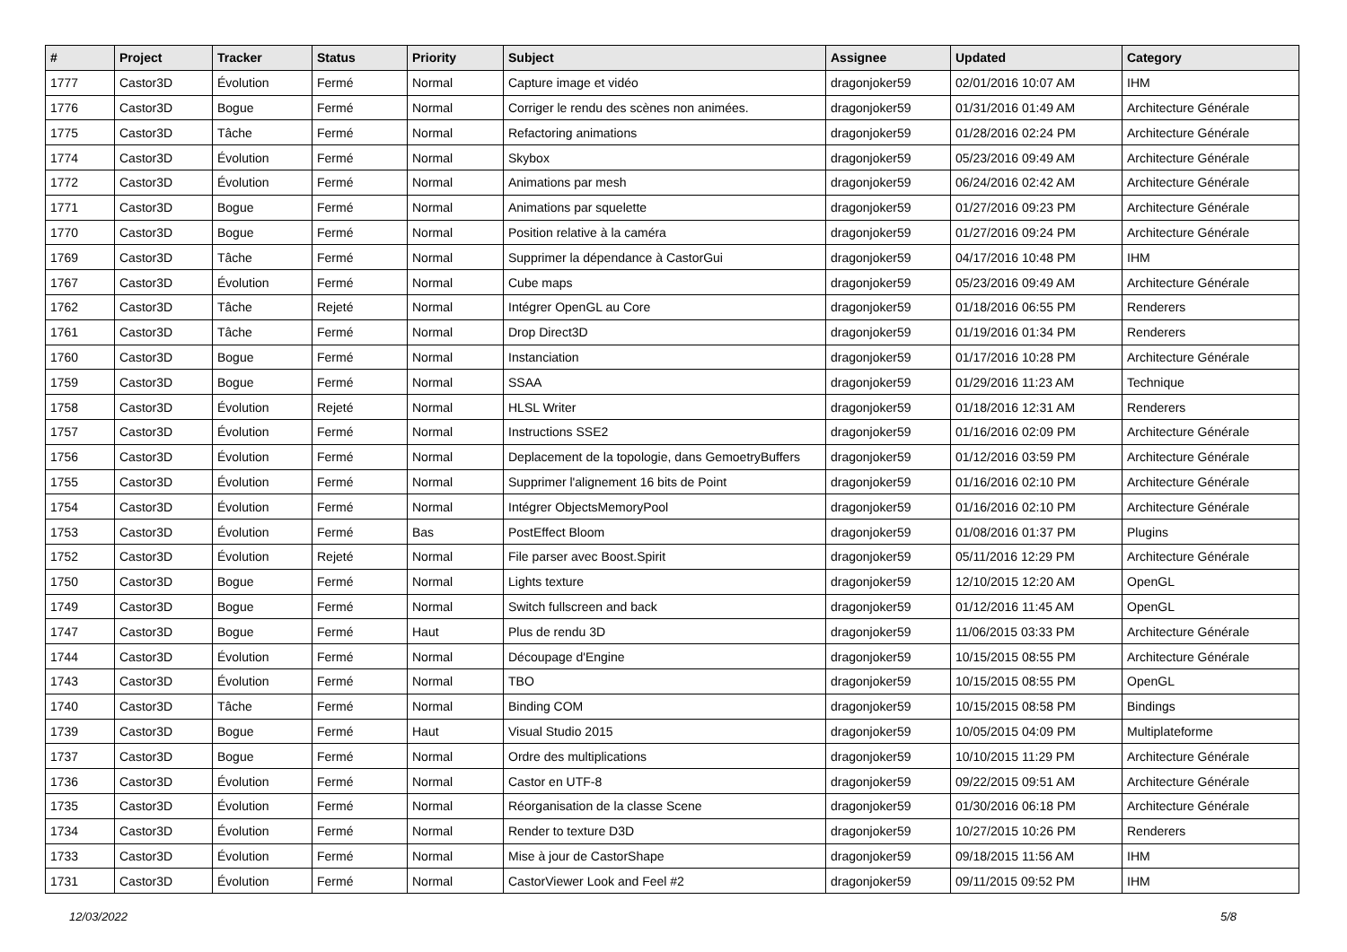| # | Project | Tracker | Status | Priority | Subject | Assignee | Updated | Category |
| --- | --- | --- | --- | --- | --- | --- | --- | --- |
| 1777 | Castor3D | Évolution | Fermé | Normal | Capture image et vidéo | dragonjoker59 | 02/01/2016 10:07 AM | IHM |
| 1776 | Castor3D | Bogue | Fermé | Normal | Corriger le rendu des scènes non animées. | dragonjoker59 | 01/31/2016 01:49 AM | Architecture Générale |
| 1775 | Castor3D | Tâche | Fermé | Normal | Refactoring animations | dragonjoker59 | 01/28/2016 02:24 PM | Architecture Générale |
| 1774 | Castor3D | Évolution | Fermé | Normal | Skybox | dragonjoker59 | 05/23/2016 09:49 AM | Architecture Générale |
| 1772 | Castor3D | Évolution | Fermé | Normal | Animations par mesh | dragonjoker59 | 06/24/2016 02:42 AM | Architecture Générale |
| 1771 | Castor3D | Bogue | Fermé | Normal | Animations par squelette | dragonjoker59 | 01/27/2016 09:23 PM | Architecture Générale |
| 1770 | Castor3D | Bogue | Fermé | Normal | Position relative à la caméra | dragonjoker59 | 01/27/2016 09:24 PM | Architecture Générale |
| 1769 | Castor3D | Tâche | Fermé | Normal | Supprimer la dépendance à CastorGui | dragonjoker59 | 04/17/2016 10:48 PM | IHM |
| 1767 | Castor3D | Évolution | Fermé | Normal | Cube maps | dragonjoker59 | 05/23/2016 09:49 AM | Architecture Générale |
| 1762 | Castor3D | Tâche | Rejeté | Normal | Intégrer OpenGL au Core | dragonjoker59 | 01/18/2016 06:55 PM | Renderers |
| 1761 | Castor3D | Tâche | Fermé | Normal | Drop Direct3D | dragonjoker59 | 01/19/2016 01:34 PM | Renderers |
| 1760 | Castor3D | Bogue | Fermé | Normal | Instanciation | dragonjoker59 | 01/17/2016 10:28 PM | Architecture Générale |
| 1759 | Castor3D | Bogue | Fermé | Normal | SSAA | dragonjoker59 | 01/29/2016 11:23 AM | Technique |
| 1758 | Castor3D | Évolution | Rejeté | Normal | HLSL Writer | dragonjoker59 | 01/18/2016 12:31 AM | Renderers |
| 1757 | Castor3D | Évolution | Fermé | Normal | Instructions SSE2 | dragonjoker59 | 01/16/2016 02:09 PM | Architecture Générale |
| 1756 | Castor3D | Évolution | Fermé | Normal | Deplacement de la topologie, dans GemoetryBuffers | dragonjoker59 | 01/12/2016 03:59 PM | Architecture Générale |
| 1755 | Castor3D | Évolution | Fermé | Normal | Supprimer l'alignement 16 bits de Point | dragonjoker59 | 01/16/2016 02:10 PM | Architecture Générale |
| 1754 | Castor3D | Évolution | Fermé | Normal | Intégrer ObjectsMemoryPool | dragonjoker59 | 01/16/2016 02:10 PM | Architecture Générale |
| 1753 | Castor3D | Évolution | Fermé | Bas | PostEffect Bloom | dragonjoker59 | 01/08/2016 01:37 PM | Plugins |
| 1752 | Castor3D | Évolution | Rejeté | Normal | File parser avec Boost.Spirit | dragonjoker59 | 05/11/2016 12:29 PM | Architecture Générale |
| 1750 | Castor3D | Bogue | Fermé | Normal | Lights texture | dragonjoker59 | 12/10/2015 12:20 AM | OpenGL |
| 1749 | Castor3D | Bogue | Fermé | Normal | Switch fullscreen and back | dragonjoker59 | 01/12/2016 11:45 AM | OpenGL |
| 1747 | Castor3D | Bogue | Fermé | Haut | Plus de rendu 3D | dragonjoker59 | 11/06/2015 03:33 PM | Architecture Générale |
| 1744 | Castor3D | Évolution | Fermé | Normal | Découpage d'Engine | dragonjoker59 | 10/15/2015 08:55 PM | Architecture Générale |
| 1743 | Castor3D | Évolution | Fermé | Normal | TBO | dragonjoker59 | 10/15/2015 08:55 PM | OpenGL |
| 1740 | Castor3D | Tâche | Fermé | Normal | Binding COM | dragonjoker59 | 10/15/2015 08:58 PM | Bindings |
| 1739 | Castor3D | Bogue | Fermé | Haut | Visual Studio 2015 | dragonjoker59 | 10/05/2015 04:09 PM | Multiplateforme |
| 1737 | Castor3D | Bogue | Fermé | Normal | Ordre des multiplications | dragonjoker59 | 10/10/2015 11:29 PM | Architecture Générale |
| 1736 | Castor3D | Évolution | Fermé | Normal | Castor en UTF-8 | dragonjoker59 | 09/22/2015 09:51 AM | Architecture Générale |
| 1735 | Castor3D | Évolution | Fermé | Normal | Réorganisation de la classe Scene | dragonjoker59 | 01/30/2016 06:18 PM | Architecture Générale |
| 1734 | Castor3D | Évolution | Fermé | Normal | Render to texture D3D | dragonjoker59 | 10/27/2015 10:26 PM | Renderers |
| 1733 | Castor3D | Évolution | Fermé | Normal | Mise à jour de CastorShape | dragonjoker59 | 09/18/2015 11:56 AM | IHM |
| 1731 | Castor3D | Évolution | Fermé | Normal | CastorViewer Look and Feel #2 | dragonjoker59 | 09/11/2015 09:52 PM | IHM |
12/03/2022 5/8